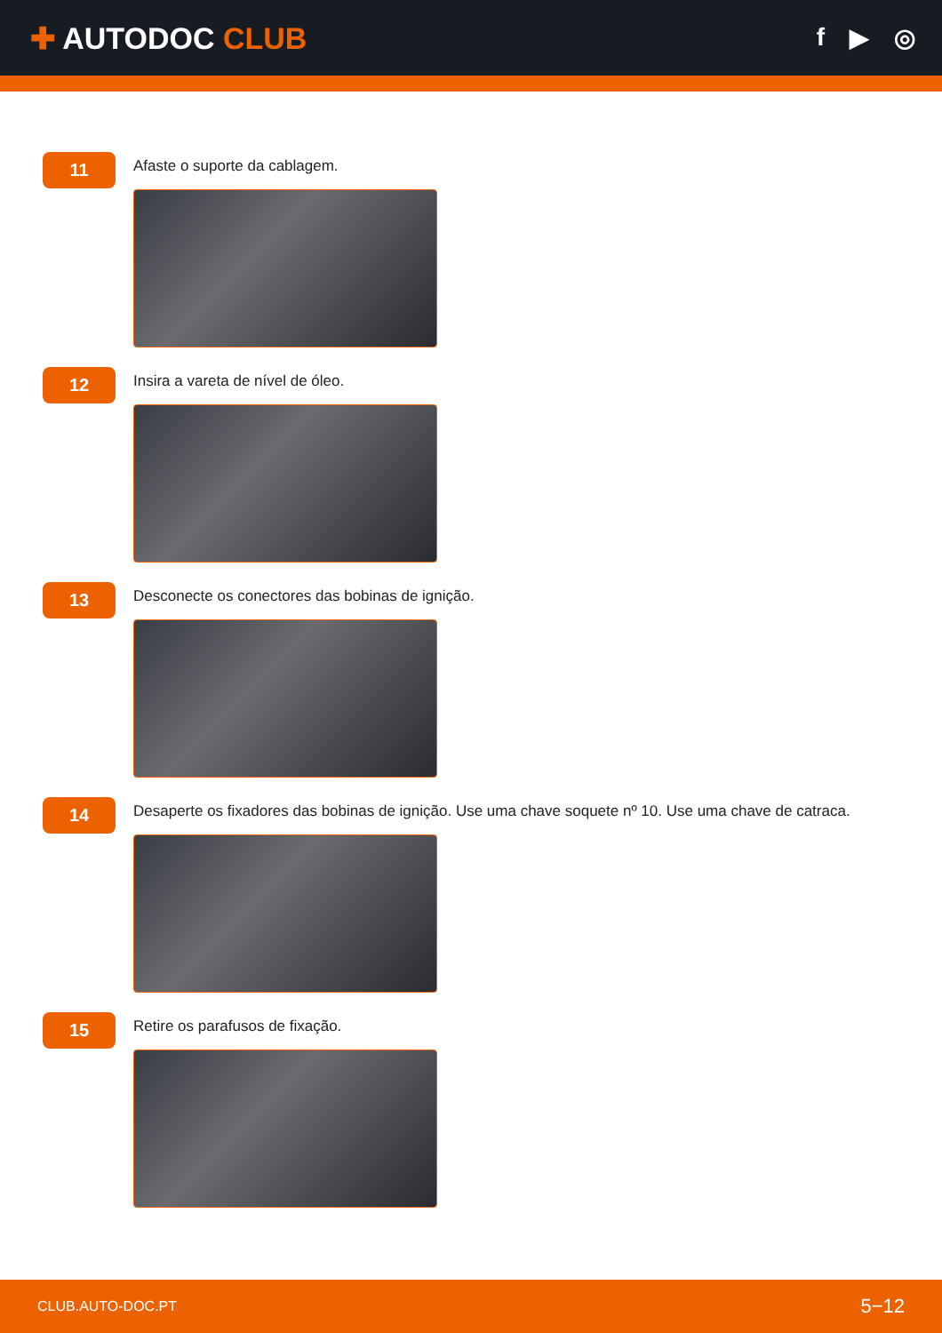✚ AUTODOC CLUB
f ▶ ◎
11
Afaste o suporte da cablagem.
12
Insira a vareta de nível de óleo.
13
Desconecte os conectores das bobinas de ignição.
14
Desaperte os fixadores das bobinas de ignição. Use uma chave soquete nº 10. Use uma chave de catraca.
15
Retire os parafusos de fixação.
CLUB.AUTO-DOC.PT 5−12